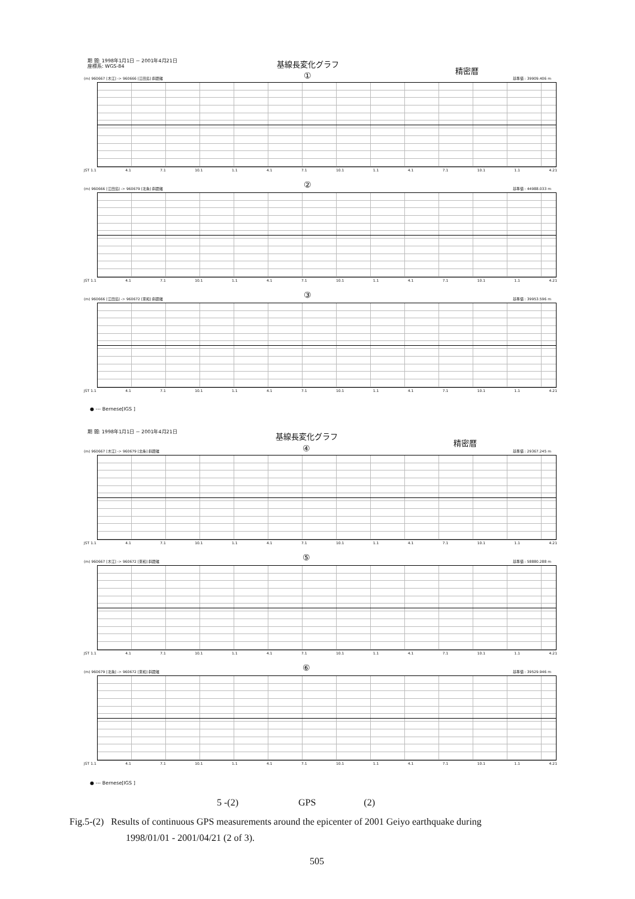期 間: 1998年1月1日 ~ 2001年4月21日
座標系: WGS-84
基線長変化グラフ
精密暦
①
(m) 960667 [木江] -> 960666 [江田島] 斜距離 基準値 : 39909.406 m
JST 1.1 4.1 7.1 10.1 1.1 4.1 7.1 10.1 1.1 4.1 7.1 10.1 1.1 4.21
②
(m) 960666 [江田島] -> 960679 [北条] 斜距離 基準値 : 44988.033 m
JST 1.1 4.1 7.1 10.1 1.1 4.1 7.1 10.1 1.1 4.1 7.1 10.1 1.1 4.21
③
(m) 960666 [江田島] -> 960672 [東和] 斜距離 基準値 : 39953.596 m
JST 1.1 4.1 7.1 10.1 1.1 4.1 7.1 10.1 1.1 4.1 7.1 10.1 1.1 4.21
● --- Bernese[IGS ]
期 間: 1998年1月1日 ~ 2001年4月21日
基線長変化グラフ
精密暦
④
(m) 960667 [木江] -> 960679 [北条] 斜距離 基準値 : 29367.245 m
JST 1.1 4.1 7.1 10.1 1.1 4.1 7.1 10.1 1.1 4.1 7.1 10.1 1.1 4.21
⑤
(m) 960667 [木江] -> 960672 [東和] 斜距離 基準値 : 58880.288 m
JST 1.1 4.1 7.1 10.1 1.1 4.1 7.1 10.1 1.1 4.1 7.1 10.1 1.1 4.21
⑥
(m) 960679 [北条] -> 960672 [東和] 斜距離 基準値 : 39529.946 m
JST 1.1 4.1 7.1 10.1 1.1 4.1 7.1 10.1 1.1 4.1 7.1 10.1 1.1 4.21
● --- Bernese[IGS ]
5 -(2) GPS (2)
Fig.5-(2) Results of continuous GPS measurements around the epicenter of 2001 Geiyo earthquake during
1998/01/01 - 2001/04/21 (2 of 3).
505